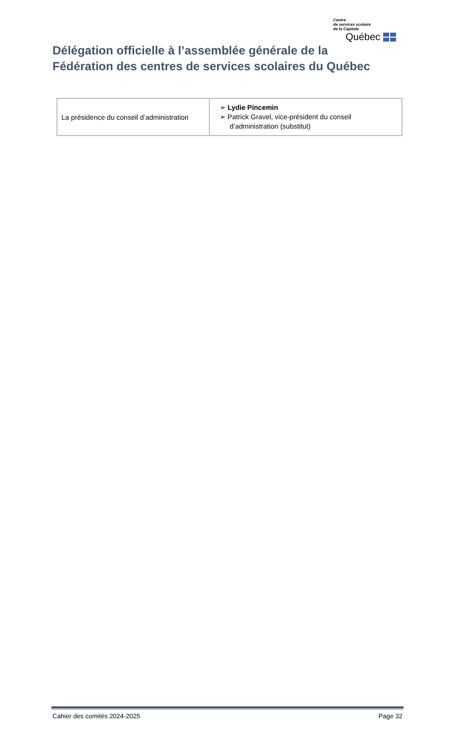Centre
de services scolaire
de la Capitale
Québec
Délégation officielle à l’assemblée générale de la Fédération des centres de services scolaires du Québec
| La présidence du conseil d’administration | ➢ Lydie Pincemin ➢ Patrick Gravel, vice-président du conseil d’administration (substitut) |
Cahier des comités 2024-2025 Page 32